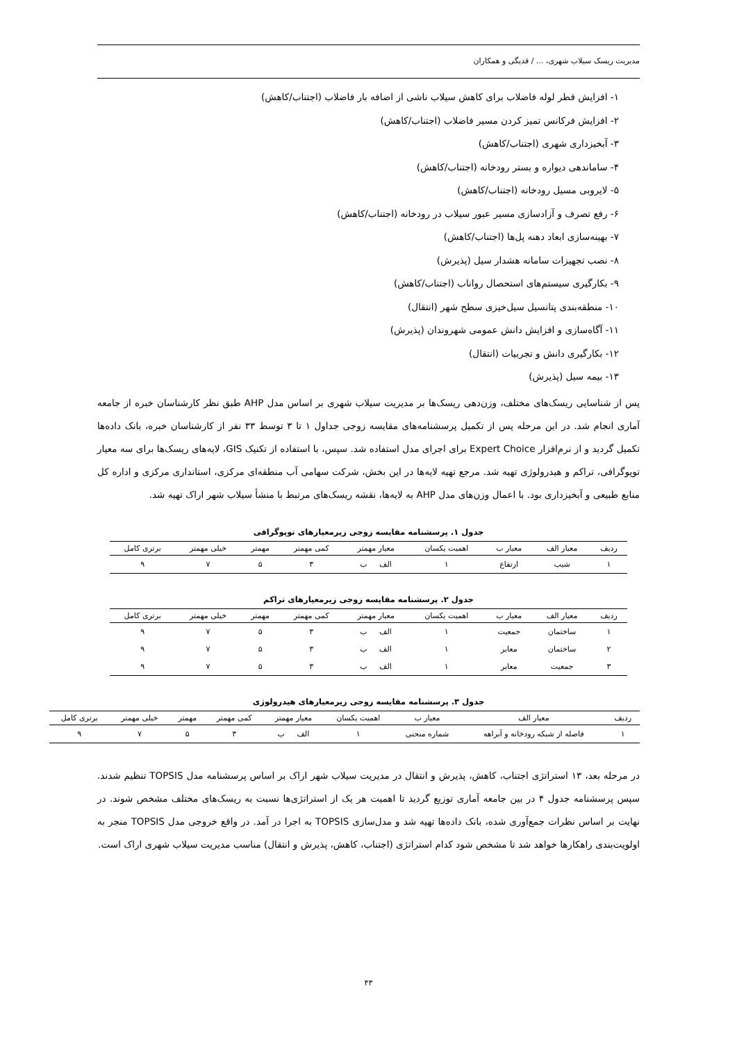مدیریت ریسک سیلاب شهری، ... / قدیگی و همکاران
۱- افزایش قطر لوله فاضلاب برای کاهش سیلاب ناشی از اضافه بار فاضلاب (اجتناب/کاهش)
۲- افزایش فرکانس تمیز کردن مسیر فاضلاب (اجتناب/کاهش)
۳- آبخیزداری شهری (اجتناب/کاهش)
۴- ساماندهی دیواره و بستر رودخانه (اجتناب/کاهش)
۵- لایروبی مسیل رودخانه (اجتناب/کاهش)
۶- رفع تصرف و آزادسازی مسیر عبور سیلاب در رودخانه (اجتناب/کاهش)
۷- بهینه‌سازی ابعاد دهنه پل‌ها (اجتناب/کاهش)
۸- نصب تجهیزات سامانه هشدار سیل (پذیرش)
۹- بکارگیری سیستم‌های استحصال رواناب (اجتناب/کاهش)
۱۰- منطقه‌بندی پتانسیل سیل‌خیزی سطح شهر (انتقال)
۱۱- آگاه‌سازی و افزایش دانش عمومی شهروندان (پذیرش)
۱۲- بکارگیری دانش و تجربیات (انتقال)
۱۳- بیمه سیل (پذیرش)
پس از شناسایی ریسک‌های مختلف، وزن‌دهی ریسک‌ها بر مدیریت سیلاب شهری بر اساس مدل AHP طبق نظر کارشناسان خبره از جامعه آماری انجام شد. در این مرحله پس از تکمیل پرسشنامه‌های مقایسه زوجی جداول ۱ تا ۳ توسط ۳۳ نفر از کارشناسان خبره، بانک داده‌ها تکمیل گردید و از نرم‌افزار Expert Choice برای اجرای مدل استفاده شد. سپس، با استفاده از تکنیک GIS، لایه‌های ریسک‌ها برای سه معیار توپوگرافی، تراکم و هیدرولوژی تهیه شد. مرجع تهیه لایه‌ها در این بخش، شرکت سهامی آب منطقه‌ای مرکزی، استانداری مرکزی و اداره کل منابع طبیعی و آبخیزداری بود. با اعمال وزن‌های مدل AHP به لایه‌ها، نقشه ریسک‌های مرتبط با منشأ سیلاب شهر اراک تهیه شد.
جدول ۱. پرسشنامه مقایسه زوجی زیرمعیارهای توپوگرافی
| ردیف | معیار الف | معیار ب | اهمیت یکسان | معیار مهمتر | کمی مهمتر | مهمتر | خیلی مهمتر | برتری کامل |
| --- | --- | --- | --- | --- | --- | --- | --- | --- |
| ۱ | شیب | ارتفاع | ۱ | الف ب | ۳ | ۵ | ۷ | ۹ |
جدول ۲. پرسشنامه مقایسه زوجی زیرمعیارهای تراکم
| ردیف | معیار الف | معیار ب | اهمیت یکسان | معیار مهمتر | کمی مهمتر | مهمتر | خیلی مهمتر | برتری کامل |
| --- | --- | --- | --- | --- | --- | --- | --- | --- |
| ۱ | ساختمان | جمعیت | ۱ | الف ب | ۳ | ۵ | ۷ | ۹ |
| ۲ | ساختمان | معابر | ۱ | الف ب | ۳ | ۵ | ۷ | ۹ |
| ۳ | جمعیت | معابر | ۱ | الف ب | ۳ | ۵ | ۷ | ۹ |
جدول ۳. پرسشنامه مقایسه زوجی زیرمعیارهای هیدرولوژی
| ردیف | معیار الف | معیار ب | اهمیت یکسان | معیار مهمتر | کمی مهمتر | مهمتر | خیلی مهمتر | برتری کامل |
| --- | --- | --- | --- | --- | --- | --- | --- | --- |
| ۱ | فاصله از شبکه رودخانه و آبراهه | شماره منحنی | ۱ | الف ب | ۳ | ۵ | ۷ | ۹ |
در مرحله بعد، ۱۳ استراتژی اجتناب، کاهش، پذیرش و انتقال در مدیریت سیلاب شهر اراک بر اساس پرسشنامه مدل TOPSIS تنظیم شدند. سپس پرسشنامه جدول ۴ در بین جامعه آماری توزیع گردید تا اهمیت هر یک از استراتژی‌ها نسبت به ریسک‌های مختلف مشخص شوند. در نهایت بر اساس نظرات جمع‌آوری شده، بانک داده‌ها تهیه شد و مدل‌سازی TOPSIS به اجرا در آمد. در واقع خروجی مدل TOPSIS منجر به اولویت‌بندی راهکارها خواهد شد تا مشخص شود کدام استراتژی (اجتناب، کاهش، پذیرش و انتقال) مناسب مدیریت سیلاب شهری اراک است.
۴۳